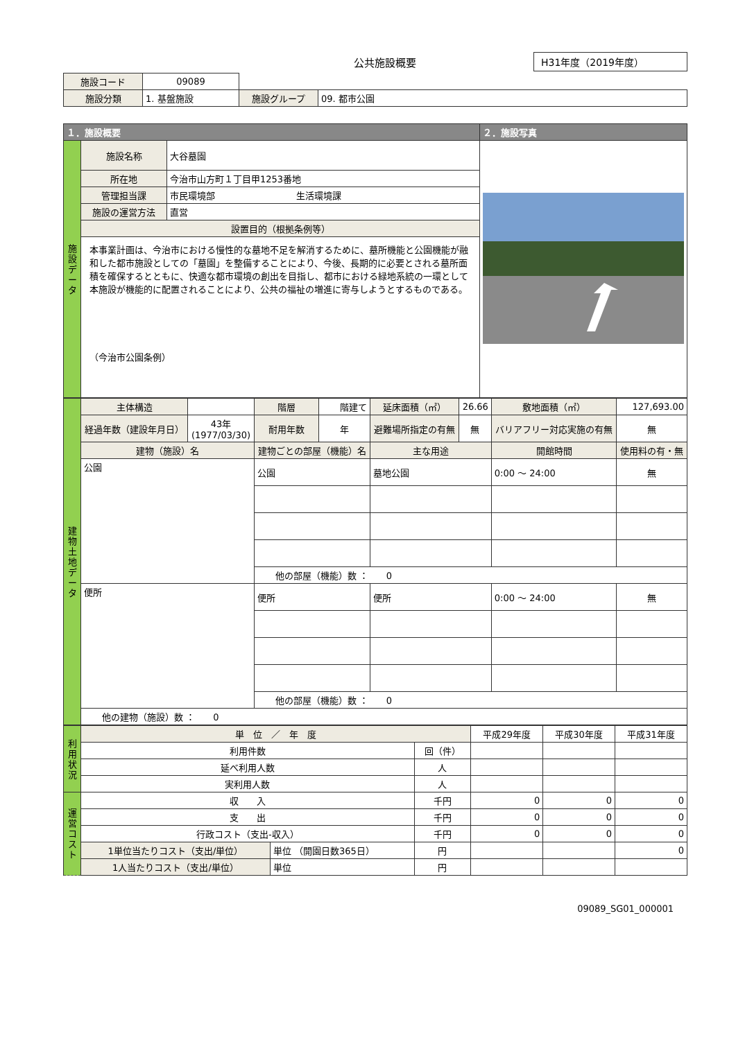公共施設概要
H31年度（2019年度）
| 施設コード | 09089 | | | |
| 施設分類 | 1. 基盤施設 | | 施設グループ | 09. 都市公園 |
| １．施設概要 | | | ２．施設写真 |
| --- | --- | --- | --- |
| 施設データ | 施設名称 | 大谷墓園 | |
| | 所在地 | 今治市山方町１丁目甲1253番地 | |
| | 管理担当課 | 市民環境部 生活環境課 | |
| | 施設の運営方法 | 直営 | |
| | 設置目的（根拠条例等） | | |
| | 本事業計画は、今治市における慢性的な墓地不足を解消するために、墓所機能と公園機能が融和した都市施設としての「墓園」を整備することにより、今後、長期的に必要とされる墓所面積を確保するとともに、快適な都市環境の創出を目指し、都市における緑地系統の一環として本施設が機能的に配置されることにより、公共の福祉の増進に寄与しようとするものである。 （今治市公園条例） | | |
| 建物土地データ | 主体構造 | | 階層 | 階建て | 延床面積（㎡） | 26.66 | 敷地面積（㎡） | 127,693.00 |
| | 経過年数（建設年月日） | 43年 (1977/03/30) | 耐用年数 | 年 | 避難場所指定の有無 | 無 | バリアフリー対応実施の有無 | 無 |
| | 建物（施設）名 | | 建物ごとの部屋（機能）名 | | 主な用途 | | 開館時間 | 使用料の有・無 |
| | 公園 | | 公園 | | 墓地公園 | | 0:00 ～ 24:00 | 無 |
| | | | 他の部屋（機能）数 ： 0 | | | | | |
| | 便所 | | 便所 | | 便所 | | 0:00 ～ 24:00 | 無 |
| | | | 他の部屋（機能）数 ： 0 | | | | | |
| | 他の建物（施設）数 ： 0 | | | | | | | |
| 利用状況 | 単 位 ／ 年 度 | | | 平成29年度 | 平成30年度 | 平成31年度 |
| | 利用件数 | | 回（件） | | | |
| | 延べ利用人数 | | 人 | | | |
| | 実利用人数 | | 人 | | | |
| 運営コスト | 収 入 | | 千円 | 0 | 0 | 0 |
| | 支 出 | | 千円 | 0 | 0 | 0 |
| | 行政コスト（支出-収入） | | 千円 | 0 | 0 | 0 |
| | 1単位当たりコスト（支出/単位） | 単位 （開園日数365日） | 円 | | | 0 |
| | 1人当たりコスト（支出/単位） | 単位 | 円 | | | |
09089_SG01_000001